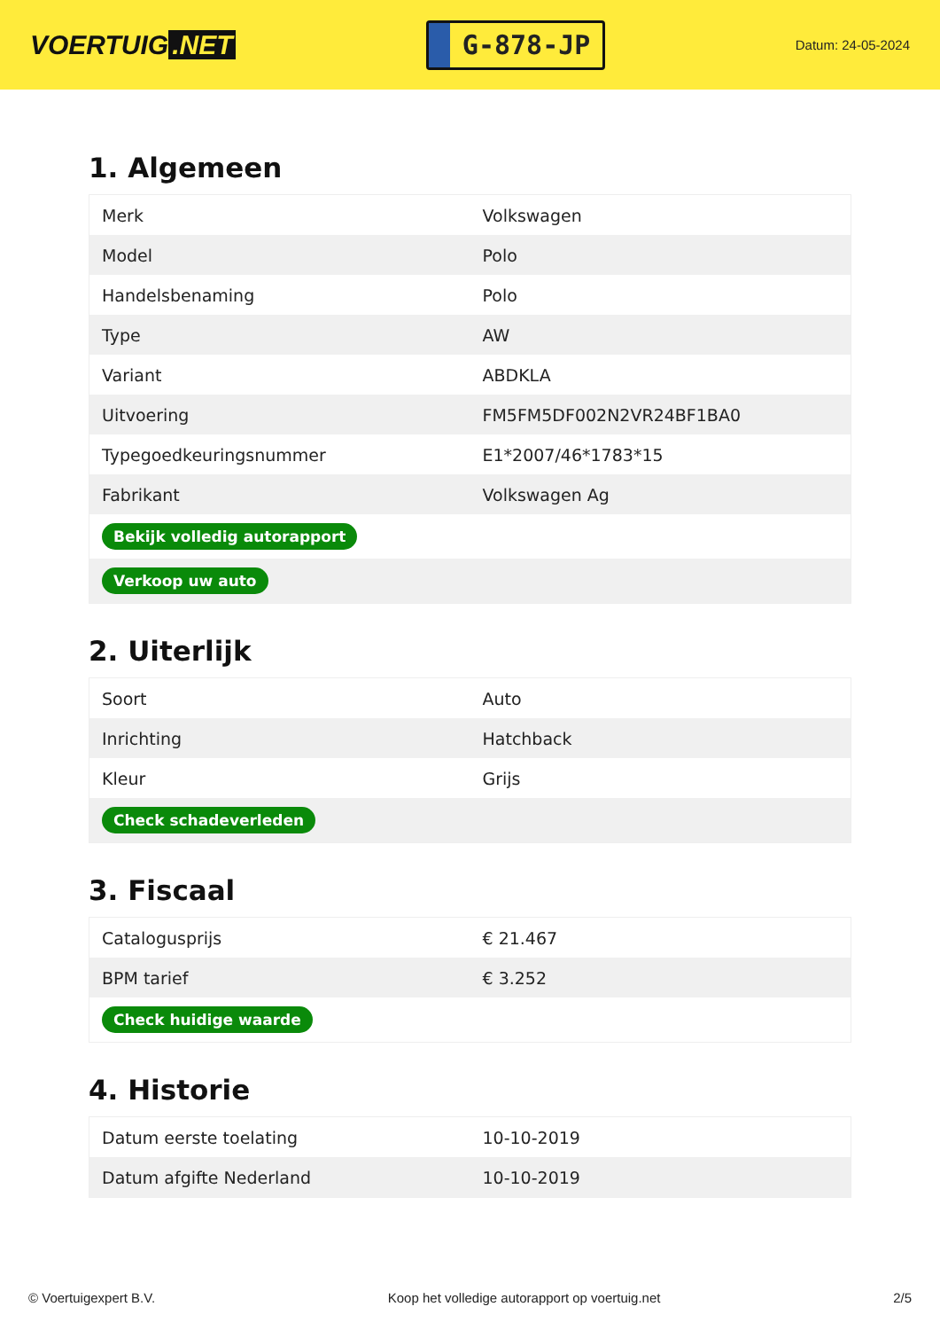VOERTUIG.NET
G-878-JP
Datum: 24-05-2024
1. Algemeen
| Merk | Volkswagen |
| Model | Polo |
| Handelsbenaming | Polo |
| Type | AW |
| Variant | ABDKLA |
| Uitvoering | FM5FM5DF002N2VR24BF1BA0 |
| Typegoedkeuringsnummer | E1*2007/46*1783*15 |
| Fabrikant | Volkswagen Ag |
| Bekijk volledig autorapport | |
| Verkoop uw auto | |
2. Uiterlijk
| Soort | Auto |
| Inrichting | Hatchback |
| Kleur | Grijs |
| Check schadeverleden | |
3. Fiscaal
| Catalogusprijs | € 21.467 |
| BPM tarief | € 3.252 |
| Check huidige waarde | |
4. Historie
| Datum eerste toelating | 10-10-2019 |
| Datum afgifte Nederland | 10-10-2019 |
© Voertuigexpert B.V. Koop het volledige autorapport op voertuig.net 2/5